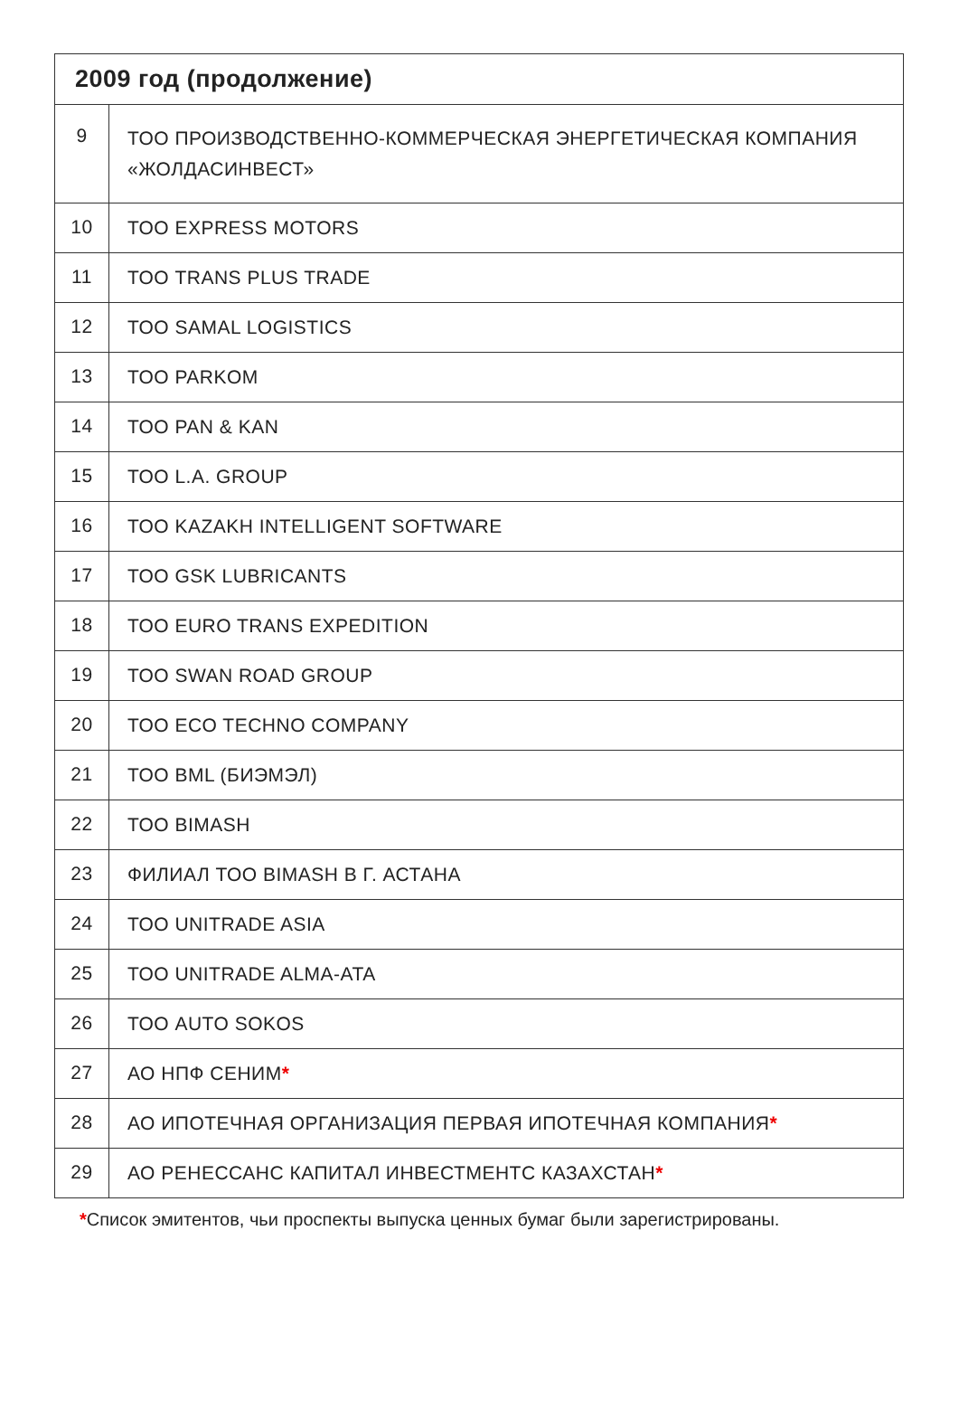| 2009 год (продолжение) | |
| --- | --- |
| 9 | ТОО ПРОИЗВОДСТВЕННО-КОММЕРЧЕСКАЯ ЭНЕРГЕТИЧЕСКАЯ КОМПАНИЯ «ЖОЛДАСИНВЕСТ» |
| 10 | ТОО EXPRESS MOTORS |
| 11 | ТОО TRANS PLUS TRADE |
| 12 | ТОО SAMAL LOGISTICS |
| 13 | ТОО PARKOM |
| 14 | ТОО PAN & KAN |
| 15 | ТОО L.A. GROUP |
| 16 | ТОО KAZAKH INTELLIGENT SOFTWARE |
| 17 | ТОО GSK LUBRICANTS |
| 18 | ТОО EURO TRANS EXPEDITION |
| 19 | ТОО SWAN ROAD GROUP |
| 20 | ТОО ECO TECHNO COMPANY |
| 21 | ТОО BML (БИЭМЭЛ) |
| 22 | ТОО BIMASH |
| 23 | ФИЛИАЛ ТОО BIMASH В Г. АСТАНА |
| 24 | ТОО UNITRADE ASIA |
| 25 | ТОО UNITRADE ALMA-ATA |
| 26 | ТОО AUTO SOKOS |
| 27 | АО НПФ СЕНИМ * |
| 28 | АО ИПОТЕЧНАЯ ОРГАНИЗАЦИЯ ПЕРВАЯ ИПОТЕЧНАЯ КОМПАНИЯ * |
| 29 | АО РЕНЕССАНС КАПИТАЛ ИНВЕСТМЕНТС КАЗАХСТАН * |
*Список эмитентов, чьи проспекты выпуска ценных бумаг были зарегистрированы.